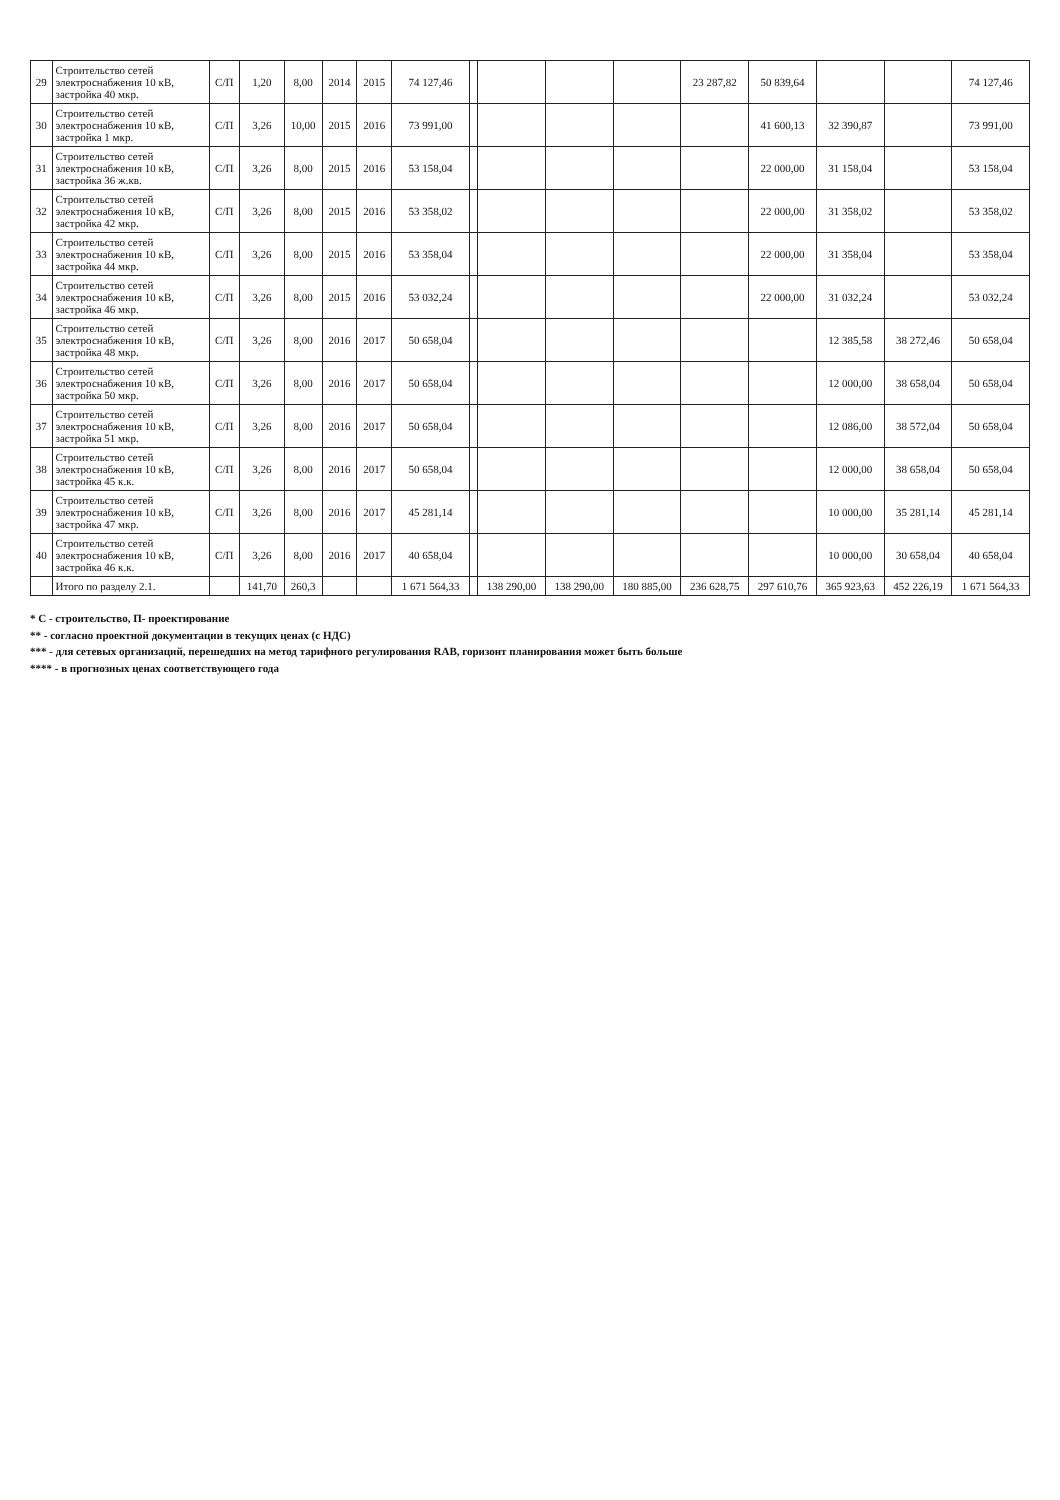| 29 | Строительство сетей электроснабжения 10 кВ, застройка 40 мкр. | С/П | 1,20 | 8,00 | 2014 | 2015 | 74 127,46 | | | | | 23 287,82 | 50 839,64 | | | 74 127,46 |
| 30 | Строительство сетей электроснабжения 10 кВ, застройка 1 мкр. | С/П | 3,26 | 10,00 | 2015 | 2016 | 73 991,00 | | | | | | 41 600,13 | 32 390,87 | | 73 991,00 |
| 31 | Строительство сетей электроснабжения 10 кВ, застройка 36 ж.кв. | С/П | 3,26 | 8,00 | 2015 | 2016 | 53 158,04 | | | | | | 22 000,00 | 31 158,04 | | 53 158,04 |
| 32 | Строительство сетей электроснабжения 10 кВ, застройка 42 мкр. | С/П | 3,26 | 8,00 | 2015 | 2016 | 53 358,02 | | | | | | 22 000,00 | 31 358,02 | | 53 358,02 |
| 33 | Строительство сетей электроснабжения 10 кВ, застройка 44 мкр. | С/П | 3,26 | 8,00 | 2015 | 2016 | 53 358,04 | | | | | | 22 000,00 | 31 358,04 | | 53 358,04 |
| 34 | Строительство сетей электроснабжения 10 кВ, застройка 46 мкр. | С/П | 3,26 | 8,00 | 2015 | 2016 | 53 032,24 | | | | | | 22 000,00 | 31 032,24 | | 53 032,24 |
| 35 | Строительство сетей электроснабжения 10 кВ, застройка 48 мкр. | С/П | 3,26 | 8,00 | 2016 | 2017 | 50 658,04 | | | | | | | 12 385,58 | 38 272,46 | 50 658,04 |
| 36 | Строительство сетей электроснабжения 10 кВ, застройка 50 мкр. | С/П | 3,26 | 8,00 | 2016 | 2017 | 50 658,04 | | | | | | | 12 000,00 | 38 658,04 | 50 658,04 |
| 37 | Строительство сетей электроснабжения 10 кВ, застройка 51 мкр. | С/П | 3,26 | 8,00 | 2016 | 2017 | 50 658,04 | | | | | | | 12 086,00 | 38 572,04 | 50 658,04 |
| 38 | Строительство сетей электроснабжения 10 кВ, застройка 45 к.к. | С/П | 3,26 | 8,00 | 2016 | 2017 | 50 658,04 | | | | | | | 12 000,00 | 38 658,04 | 50 658,04 |
| 39 | Строительство сетей электроснабжения 10 кВ, застройка 47 мкр. | С/П | 3,26 | 8,00 | 2016 | 2017 | 45 281,14 | | | | | | | 10 000,00 | 35 281,14 | 45 281,14 |
| 40 | Строительство сетей электроснабжения 10 кВ, застройка 46 к.к. | С/П | 3,26 | 8,00 | 2016 | 2017 | 40 658,04 | | | | | | | 10 000,00 | 30 658,04 | 40 658,04 |
| | Итого по разделу 2.1. | | 141,70 | 260,3 | | | 1 671 564,33 | | 138 290,00 | 138 290,00 | 180 885,00 | 236 628,75 | 297 610,76 | 365 923,63 | 452 226,19 | 1 671 564,33 |
* С - строительство, П- проектирование
** - согласно проектной документации в текущих ценах (с НДС)
*** - для сетевых организаций, перешедших на метод тарифного регулирования RAB, горизонт планирования может быть больше
**** - в прогнозных ценах соответствующего года